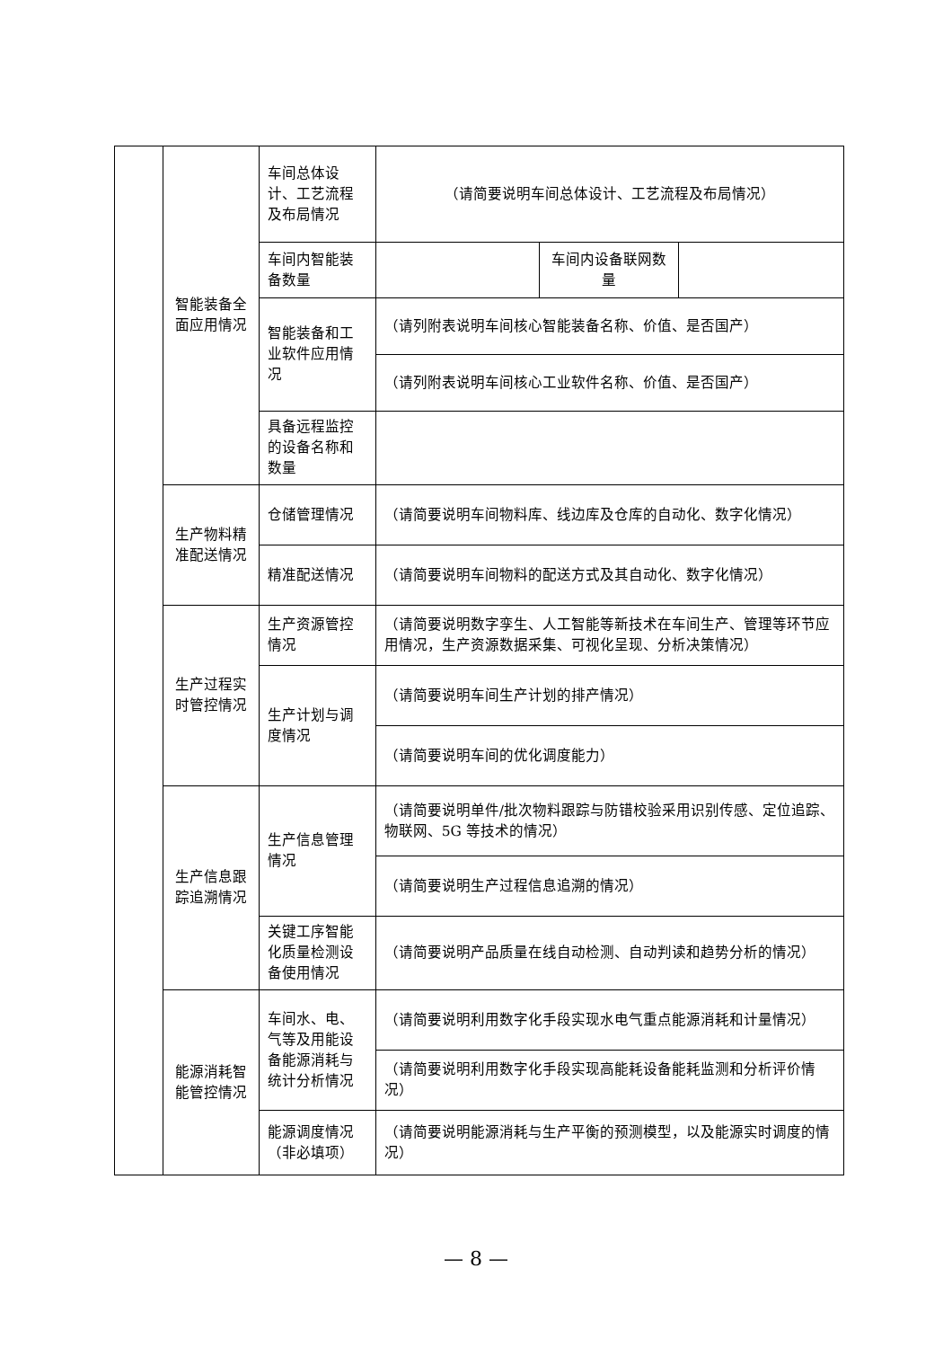| | 智能装备全面应用情况 | 车间总体设计、工艺流程及布局情况 | （请简要说明车间总体设计、工艺流程及布局情况） | | |
| | | 车间内智能装备数量 | | 车间内设备联网数量 | |
| | | 智能装备和工业软件应用情况 | （请列附表说明车间核心智能装备名称、价值、是否国产） | | |
| | | | （请列附表说明车间核心工业软件名称、价值、是否国产） | | |
| | | 具备远程监控的设备名称和数量 | | | |
| | 生产物料精准配送情况 | 仓储管理情况 | （请简要说明车间物料库、线边库及仓库的自动化、数字化情况） | | |
| | | 精准配送情况 | （请简要说明车间物料的配送方式及其自动化、数字化情况） | | |
| | 生产过程实时管控情况 | 生产资源管控情况 | （请简要说明数字孪生、人工智能等新技术在车间生产、管理等环节应用情况，生产资源数据采集、可视化呈现、分析决策情况） | | |
| | | 生产计划与调度情况 | （请简要说明车间生产计划的排产情况） | | |
| | | | （请简要说明车间的优化调度能力） | | |
| | 生产信息跟踪追溯情况 | 生产信息管理情况 | （请简要说明单件/批次物料跟踪与防错校验采用识别传感、定位追踪、物联网、5G 等技术的情况） | | |
| | | | （请简要说明生产过程信息追溯的情况） | | |
| | | 关键工序智能化质量检测设备使用情况 | （请简要说明产品质量在线自动检测、自动判读和趋势分析的情况） | | |
| | 能源消耗智能管控情况 | 车间水、电、气等及用能设备能源消耗与统计分析情况 | （请简要说明利用数字化手段实现水电气重点能源消耗和计量情况） | | |
| | | | （请简要说明利用数字化手段实现高能耗设备能耗监测和分析评价情况） | | |
| | | 能源调度情况（非必填项） | （请简要说明能源消耗与生产平衡的预测模型，以及能源实时调度的情况） | | |
— 8 —